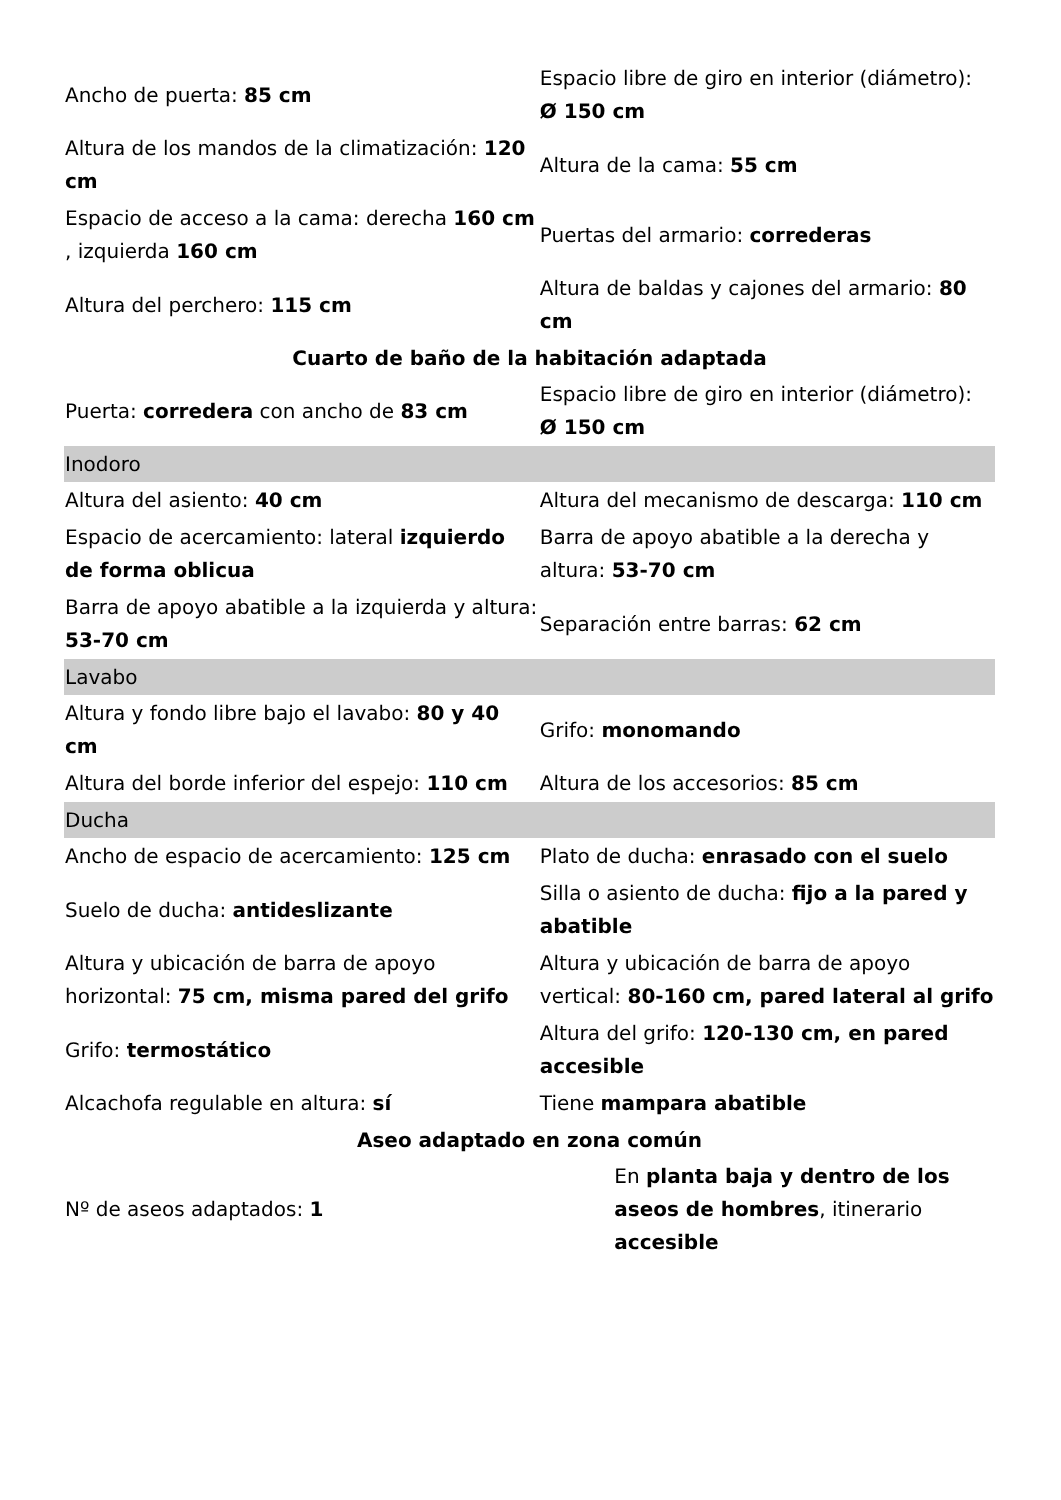| Ancho de puerta: 85 cm | Espacio libre de giro en interior (diámetro): Ø 150 cm |
| Altura de los mandos de la climatización: 120 cm | Altura de la cama: 55 cm |
| Espacio de acceso a la cama: derecha 160 cm , izquierda 160 cm | Puertas del armario: correderas |
| Altura del perchero: 115 cm | Altura de baldas y cajones del armario: 80 cm |
Cuarto de baño de la habitación adaptada
| Puerta: corredera con ancho de 83 cm | Espacio libre de giro en interior (diámetro): Ø 150 cm |
| Inodoro | |
| Altura del asiento: 40 cm | Altura del mecanismo de descarga: 110 cm |
| Espacio de acercamiento: lateral izquierdo de forma oblicua | Barra de apoyo abatible a la derecha y altura: 53-70 cm |
| Barra de apoyo abatible a la izquierda y altura: 53-70 cm | Separación entre barras: 62 cm |
| Lavabo | |
| Altura y fondo libre bajo el lavabo: 80 y 40 cm | Grifo: monomando |
| Altura del borde inferior del espejo: 110 cm | Altura de los accesorios: 85 cm |
| Ducha | |
| Ancho de espacio de acercamiento: 125 cm | Plato de ducha: enrasado con el suelo |
| Suelo de ducha: antideslizante | Silla o asiento de ducha: fijo a la pared y abatible |
| Altura y ubicación de barra de apoyo horizontal: 75 cm, misma pared del grifo | Altura y ubicación de barra de apoyo vertical: 80-160 cm, pared lateral al grifo |
| Grifo: termostático | Altura del grifo: 120-130 cm, en pared accesible |
| Alcachofa regulable en altura: sí | Tiene mampara abatible |
Aseo adaptado en zona común
| Nº de aseos adaptados: 1 | En planta baja y dentro de los aseos de hombres , itinerario accesible |